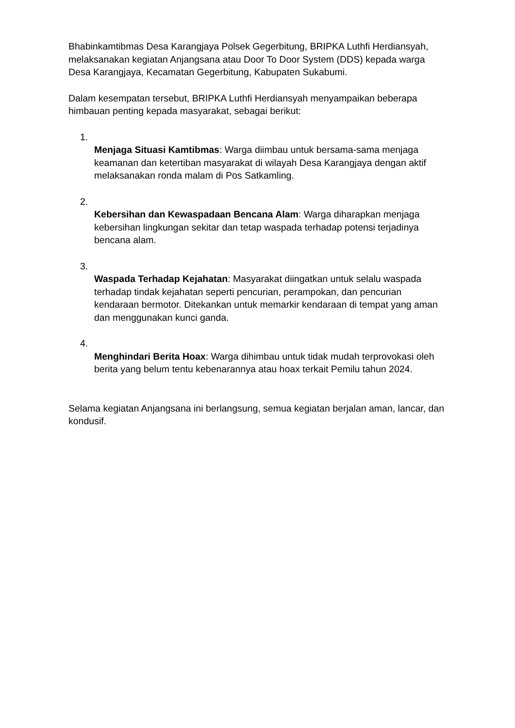Bhabinkamtibmas Desa Karangjaya Polsek Gegerbitung, BRIPKA Luthfi Herdiansyah, melaksanakan kegiatan Anjangsana atau Door To Door System (DDS) kepada warga Desa Karangjaya, Kecamatan Gegerbitung, Kabupaten Sukabumi.
Dalam kesempatan tersebut, BRIPKA Luthfi Herdiansyah menyampaikan beberapa himbauan penting kepada masyarakat, sebagai berikut:
1.
Menjaga Situasi Kamtibmas: Warga diimbau untuk bersama-sama menjaga keamanan dan ketertiban masyarakat di wilayah Desa Karangjaya dengan aktif melaksanakan ronda malam di Pos Satkamling.
2.
Kebersihan dan Kewaspadaan Bencana Alam: Warga diharapkan menjaga kebersihan lingkungan sekitar dan tetap waspada terhadap potensi terjadinya bencana alam.
3.
Waspada Terhadap Kejahatan: Masyarakat diingatkan untuk selalu waspada terhadap tindak kejahatan seperti pencurian, perampokan, dan pencurian kendaraan bermotor. Ditekankan untuk memarkir kendaraan di tempat yang aman dan menggunakan kunci ganda.
4.
Menghindari Berita Hoax: Warga dihimbau untuk tidak mudah terprovokasi oleh berita yang belum tentu kebenarannya atau hoax terkait Pemilu tahun 2024.
Selama kegiatan Anjangsana ini berlangsung, semua kegiatan berjalan aman, lancar, dan kondusif.